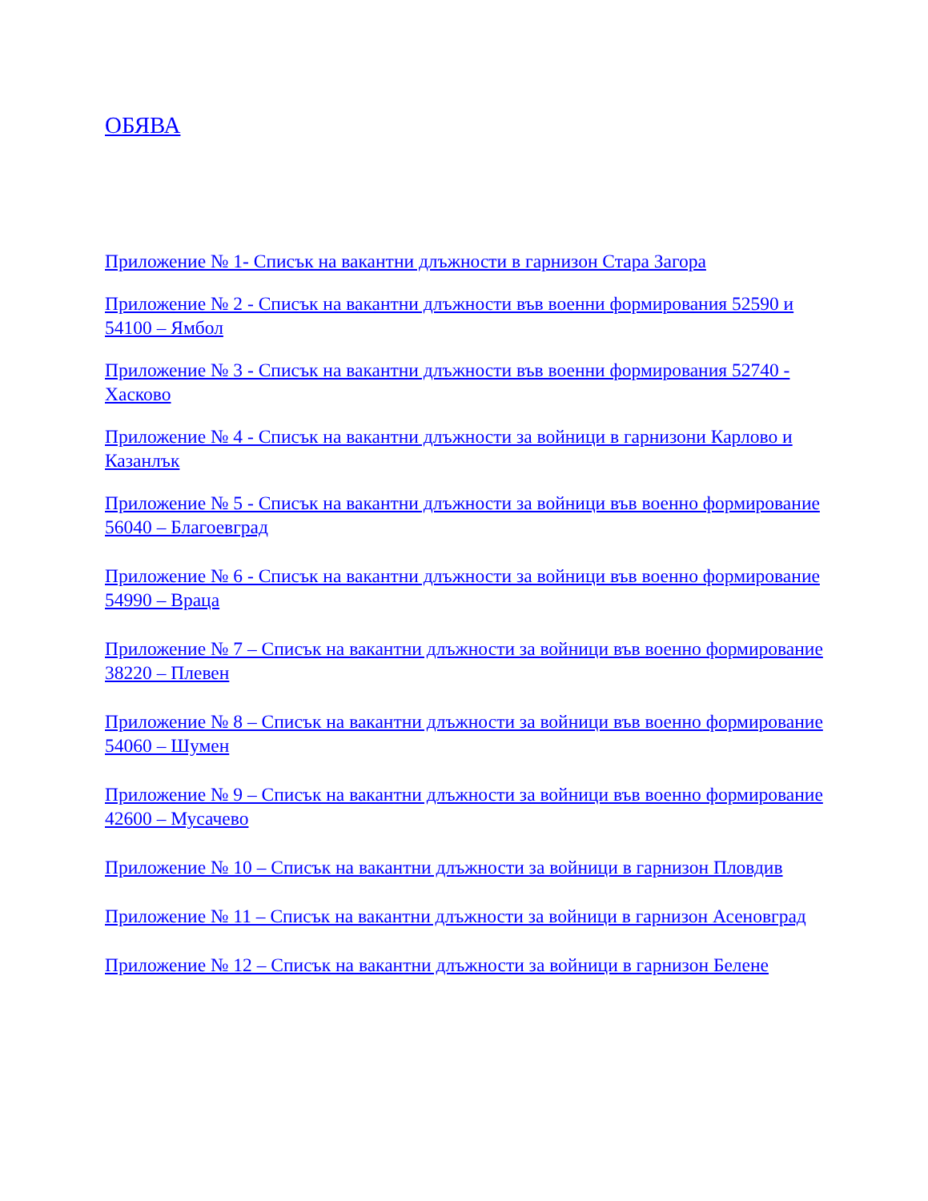ОБЯВА
Приложение № 1- Списък на вакантни длъжности в гарнизон Стара Загора
Приложение № 2 - Списък на вакантни длъжности във военни формирования 52590 и 54100 – Ямбол
Приложение № 3 - Списък на вакантни длъжности във военни формирования 52740 - Хасково
Приложение № 4 - Списък на вакантни длъжности за войници в гарнизони Карлово и Казанлък
Приложение № 5 - Списък на вакантни длъжности за войници във военно формирование 56040 – Благоевград
Приложение № 6 - Списък на вакантни длъжности за войници във военно формирование 54990 – Враца
Приложение № 7 – Списък на вакантни длъжности за войници във военно формирование 38220 – Плевен
Приложение № 8 – Списък на вакантни длъжности за войници във военно формирование 54060 – Шумен
Приложение № 9 – Списък на вакантни длъжности за войници във военно формирование 42600 – Мусачево
Приложение № 10 – Списък на вакантни длъжности за войници в гарнизон Пловдив
Приложение № 11 – Списък на вакантни длъжности за войници в гарнизон Асеновград
Приложение № 12 – Списък на вакантни длъжности за войници в гарнизон Белене